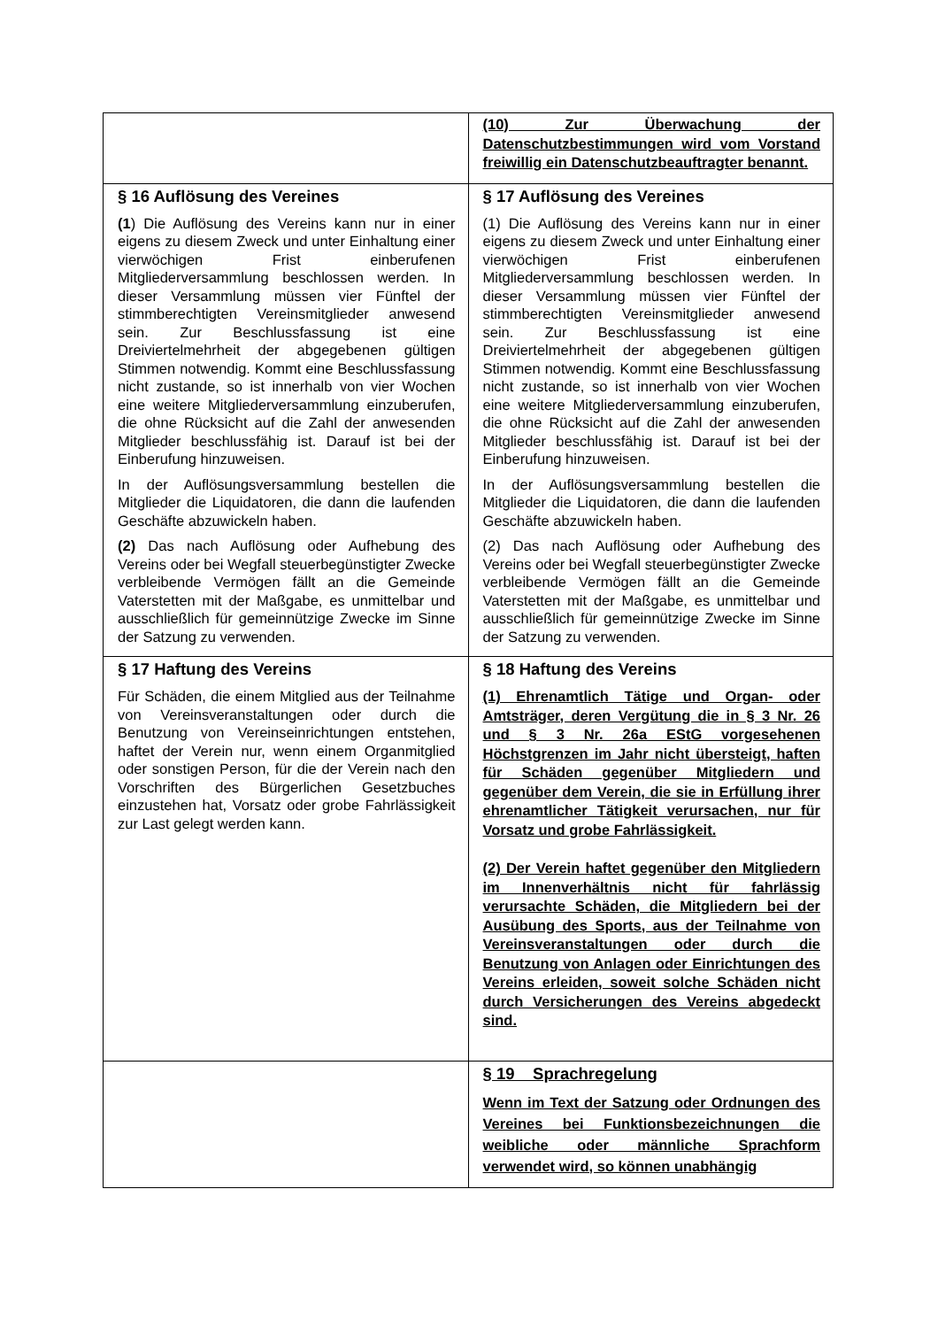| | (10) Zur Überwachung der Datenschutzbestimmungen wird vom Vorstand freiwillig ein Datenschutzbeauftragter benannt. |
| § 16 Auflösung des Vereines (1 ) Die Auflösung des Vereins kann nur in einer eigens zu diesem Zweck und unter Einhaltung einer vierwöchigen Frist einberufenen Mitgliederversammlung beschlossen werden. In dieser Versammlung müssen vier Fünftel der stimmberechtigten Vereinsmitglieder anwesend sein. Zur Beschlussfassung ist eine Dreiviertelmehrheit der abgegebenen gültigen Stimmen notwendig. Kommt eine Beschlussfassung nicht zustande, so ist innerhalb von vier Wochen eine weitere Mitgliederversammlung einzuberufen, die ohne Rücksicht auf die Zahl der anwesenden Mitglieder beschlussfähig ist. Darauf ist bei der Einberufung hinzuweisen. In der Auflösungsversammlung bestellen die Mitglieder die Liquidatoren, die dann die laufenden Geschäfte abzuwickeln haben. (2) Das nach Auflösung oder Aufhebung des Vereins oder bei Wegfall steuerbegünstigter Zwecke verbleibende Vermögen fällt an die Gemeinde Vaterstetten mit der Maßgabe, es unmittelbar und ausschließlich für gemeinnützige Zwecke im Sinne der Satzung zu verwenden. | § 17 Auflösung des Vereines (1) Die Auflösung des Vereins kann nur in einer eigens zu diesem Zweck und unter Einhaltung einer vierwöchigen Frist einberufenen Mitgliederversammlung beschlossen werden. In dieser Versammlung müssen vier Fünftel der stimmberechtigten Vereinsmitglieder anwesend sein. Zur Beschlussfassung ist eine Dreiviertelmehrheit der abgegebenen gültigen Stimmen notwendig. Kommt eine Beschlussfassung nicht zustande, so ist innerhalb von vier Wochen eine weitere Mitgliederversammlung einzuberufen, die ohne Rücksicht auf die Zahl der anwesenden Mitglieder beschlussfähig ist. Darauf ist bei der Einberufung hinzuweisen. In der Auflösungsversammlung bestellen die Mitglieder die Liquidatoren, die dann die laufenden Geschäfte abzuwickeln haben. (2) Das nach Auflösung oder Aufhebung des Vereins oder bei Wegfall steuerbegünstigter Zwecke verbleibende Vermögen fällt an die Gemeinde Vaterstetten mit der Maßgabe, es unmittelbar und ausschließlich für gemeinnützige Zwecke im Sinne der Satzung zu verwenden. |
| § 17 Haftung des Vereins Für Schäden, die einem Mitglied aus der Teilnahme von Vereinsveranstaltungen oder durch die Benutzung von Vereinseinrichtungen entstehen, haftet der Verein nur, wenn einem Organmitglied oder sonstigen Person, für die der Verein nach den Vorschriften des Bürgerlichen Gesetzbuches einzustehen hat, Vorsatz oder grobe Fahrlässigkeit zur Last gelegt werden kann. | § 18 Haftung des Vereins (1) Ehrenamtlich Tätige und Organ- oder Amtsträger, deren Vergütung die in § 3 Nr. 26 und § 3 Nr. 26a EStG vorgesehenen Höchstgrenzen im Jahr nicht übersteigt, haften für Schäden gegenüber Mitgliedern und gegenüber dem Verein, die sie in Erfüllung ihrer ehrenamtlicher Tätigkeit verursachen, nur für Vorsatz und grobe Fahrlässigkeit. (2) Der Verein haftet gegenüber den Mitgliedern im Innenverhältnis nicht für fahrlässig verursachte Schäden, die Mitgliedern bei der Ausübung des Sports, aus der Teilnahme von Vereinsveranstaltungen oder durch die Benutzung von Anlagen oder Einrichtungen des Vereins erleiden, soweit solche Schäden nicht durch Versicherungen des Vereins abgedeckt sind. |
| | § 19 Sprachregelung Wenn im Text der Satzung oder Ordnungen des Vereines bei Funktionsbezeichnungen die weibliche oder männliche Sprachform verwendet wird, so können unabhängig |